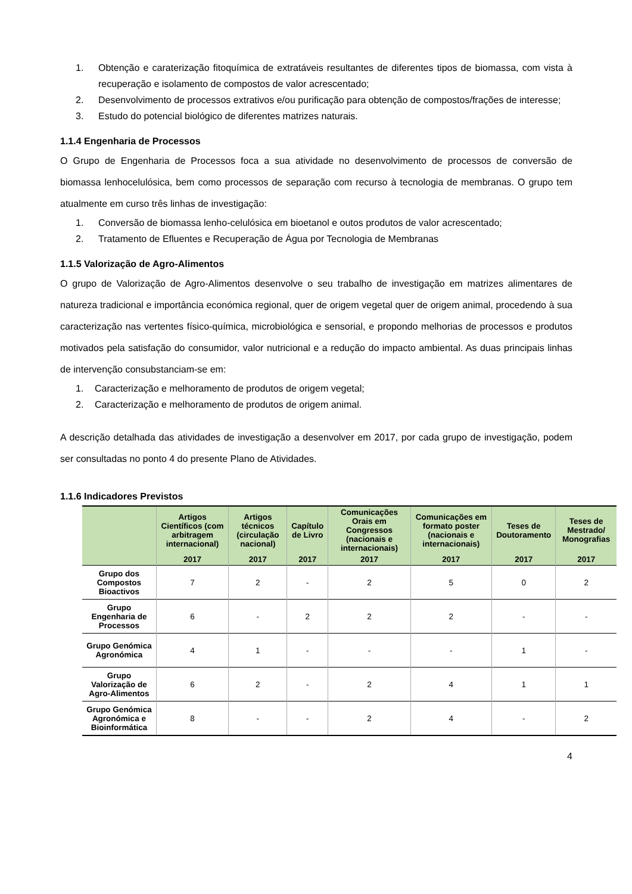1. Obtenção e carateriza­ção fitoquímica de extratáveis resultantes de diferentes tipos de biomassa, com vista à recuperação e isolamento de compostos de valor acrescentado;
2. Desenvolvimento de processos extrativos e/ou purificação para obtenção de compostos/frações de interesse;
3. Estudo do potencial biológico de diferentes matrizes naturais.
1.1.4 Engenharia de Processos
O Grupo de Engenharia de Processos foca a sua atividade no desenvolvimento de processos de conversão de biomassa lenhocelulósica, bem como processos de separação com recurso à tecnologia de membranas. O grupo tem atualmente em curso três linhas de investigação:
1. Conversão de biomassa lenho-celulósica em bioetanol e outos produtos de valor acrescentado;
2. Tratamento de Efluentes e Recuperação de Água por Tecnologia de Membranas
1.1.5 Valorização de Agro-Alimentos
O grupo de Valorização de Agro-Alimentos desenvolve o seu trabalho de investigação em matrizes alimentares de natureza tradicional e importância económica regional, quer de origem vegetal quer de origem animal, procedendo à sua caracterização nas vertentes físico-química, microbiológica e sensorial, e propondo melhorias de processos e produtos motivados pela satisfação do consumidor, valor nutricional e a redução do impacto ambiental. As duas principais linhas de intervenção consubstanciam-se em:
1. Caracterização e melhoramento de produtos de origem vegetal;
2. Caracterização e melhoramento de produtos de origem animal.
A descrição detalhada das atividades de investigação a desenvolver em 2017, por cada grupo de investigação, podem ser consultadas no ponto 4 do presente Plano de Atividades.
1.1.6 Indicadores Previstos
| | Artigos Científicos (com arbitragem internacional) | Artigos técnicos (circulação nacional) | Capítulo de Livro | Comunicações Orais em Congressos (nacionais e internacionais) | Comunicações em formato poster (nacionais e internacionais) | Teses de Doutoramento | Teses de Mestrado/ Monografias |
| --- | --- | --- | --- | --- | --- | --- | --- |
| | 2017 | 2017 | 2017 | 2017 | 2017 | 2017 | 2017 |
| Grupo dos Compostos Bioactivos | 7 | 2 | - | 2 | 5 | 0 | 2 |
| Grupo Engenharia de Processos | 6 | - | 2 | 2 | 2 | - | - |
| Grupo Genómica Agronómica | 4 | 1 | - | - | - | 1 | - |
| Grupo Valorização de Agro-Alimentos | 6 | 2 | - | 2 | 4 | 1 | 1 |
| Grupo Genómica Agronómica e Bioinformática | 8 | - | - | 2 | 4 | - | 2 |
4